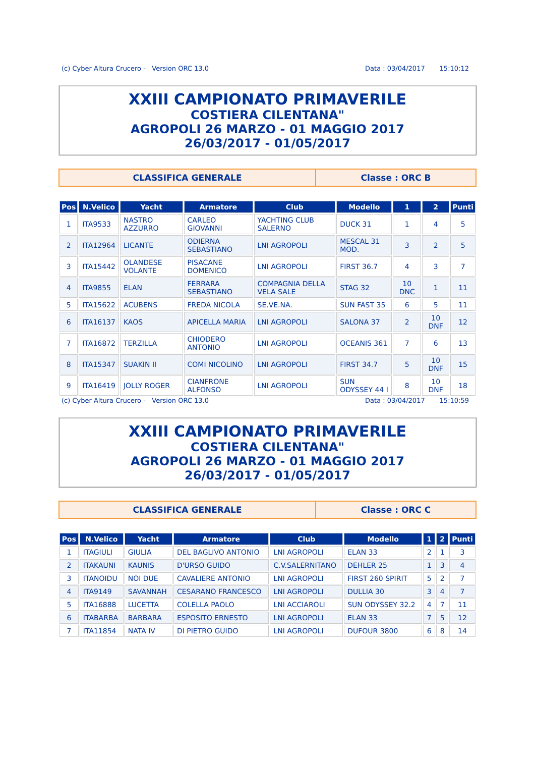(c) Cyber Altura Crucero - Version ORC 13.0 Data : 03/04/2017 15:10:12
XXIII CAMPIONATO PRIMAVERILE
COSTIERA CILENTANA"
AGROPOLI 26 MARZO - 01 MAGGIO 2017
26/03/2017 - 01/05/2017
CLASSIFICA GENERALE Classe : ORC B
| Pos | N.Velico | Yacht | Armatore | Club | Modello | 1 | 2 | Punti |
| --- | --- | --- | --- | --- | --- | --- | --- | --- |
| 1 | ITA9533 | NASTRO AZZURRO | CARLEO GIOVANNI | YACHTING CLUB SALERNO | DUCK 31 | 1 | 4 | 5 |
| 2 | ITA12964 | LICANTE | ODIERNA SEBASTIANO | LNI AGROPOLI | MESCAL 31 MOD. | 3 | 2 | 5 |
| 3 | ITA15442 | OLANDESE VOLANTE | PISACANE DOMENICO | LNI AGROPOLI | FIRST 36.7 | 4 | 3 | 7 |
| 4 | ITA9855 | ELAN | FERRARA SEBASTIANO | COMPAGNIA DELLA VELA SALE | STAG 32 | 10 DNC | 1 | 11 |
| 5 | ITA15622 | ACUBENS | FREDA NICOLA | SE.VE.NA. | SUN FAST 35 | 6 | 5 | 11 |
| 6 | ITA16137 | KAOS | APICELLA MARIA | LNI AGROPOLI | SALONA 37 | 2 | 10 DNF | 12 |
| 7 | ITA16872 | TERZILLA | CHIODERO ANTONIO | LNI AGROPOLI | OCEANIS 361 | 7 | 6 | 13 |
| 8 | ITA15347 | SUAKIN II | COMI NICOLINO | LNI AGROPOLI | FIRST 34.7 | 5 | 10 DNF | 15 |
| 9 | ITA16419 | JOLLY ROGER | CIANFRONE ALFONSO | LNI AGROPOLI | SUN ODYSSEY 44 I | 8 | 10 DNF | 18 |
(c) Cyber Altura Crucero - Version ORC 13.0 Data : 03/04/2017 15:10:59
XXIII CAMPIONATO PRIMAVERILE
COSTIERA CILENTANA"
AGROPOLI 26 MARZO - 01 MAGGIO 2017
26/03/2017 - 01/05/2017
CLASSIFICA GENERALE Classe : ORC C
| Pos | N.Velico | Yacht | Armatore | Club | Modello | 1 | 2 | Punti |
| --- | --- | --- | --- | --- | --- | --- | --- | --- |
| 1 | ITAGIULI | GIULIA | DEL BAGLIVO ANTONIO | LNI AGROPOLI | ELAN 33 | 2 | 1 | 3 |
| 2 | ITAKAUNI | KAUNIS | D'URSO GUIDO | C.V.SALERNITANO | DEHLER 25 | 1 | 3 | 4 |
| 3 | ITANOIDU | NOI DUE | CAVALIERE ANTONIO | LNI AGROPOLI | FIRST 260 SPIRIT | 5 | 2 | 7 |
| 4 | ITA9149 | SAVANNAH | CESARANO FRANCESCO | LNI AGROPOLI | DULLIA 30 | 3 | 4 | 7 |
| 5 | ITA16888 | LUCETTA | COLELLA PAOLO | LNI ACCIAROLI | SUN ODYSSEY 32.2 | 4 | 7 | 11 |
| 6 | ITABARBA | BARBARA | ESPOSITO ERNESTO | LNI AGROPOLI | ELAN 33 | 7 | 5 | 12 |
| 7 | ITA11854 | NATA IV | DI PIETRO GUIDO | LNI AGROPOLI | DUFOUR 3800 | 6 | 8 | 14 |